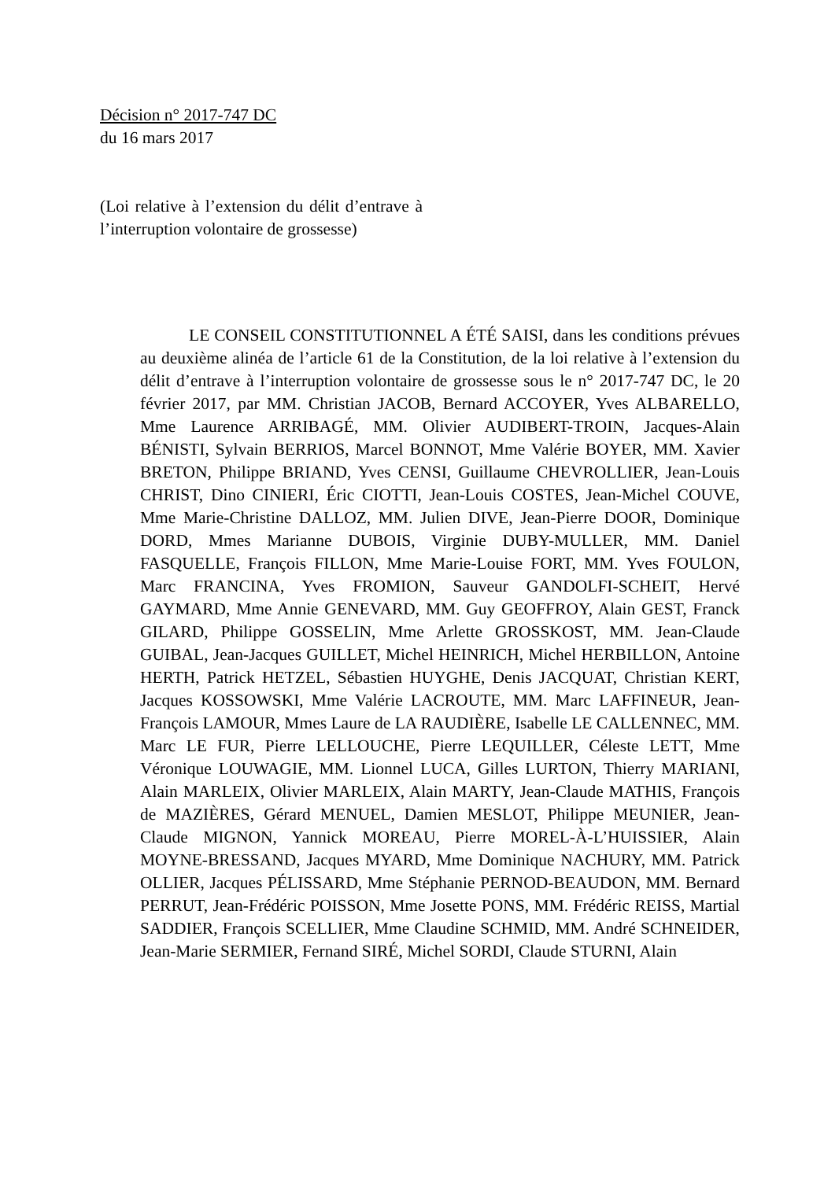Décision n° 2017-747 DC
du 16 mars 2017
(Loi relative à l’extension du délit d’entrave à l’interruption volontaire de grossesse)
LE CONSEIL CONSTITUTIONNEL A ÉTÉ SAISI, dans les conditions prévues au deuxième alinéa de l’article 61 de la Constitution, de la loi relative à l’extension du délit d’entrave à l’interruption volontaire de grossesse sous le n° 2017-747 DC, le 20 février 2017, par MM. Christian JACOB, Bernard ACCOYER, Yves ALBARELLO, Mme Laurence ARRIBAGÉ, MM. Olivier AUDIBERT-TROIN, Jacques-Alain BÉNISTI, Sylvain BERRIOS, Marcel BONNOT, Mme Valérie BOYER, MM. Xavier BRETON, Philippe BRIAND, Yves CENSI, Guillaume CHEVROLLIER, Jean-Louis CHRIST, Dino CINIERI, Éric CIOTTI, Jean-Louis COSTES, Jean-Michel COUVE, Mme Marie-Christine DALLOZ, MM. Julien DIVE, Jean-Pierre DOOR, Dominique DORD, Mmes Marianne DUBOIS, Virginie DUBY-MULLER, MM. Daniel FASQUELLE, François FILLON, Mme Marie-Louise FORT, MM. Yves FOULON, Marc FRANCINA, Yves FROMION, Sauveur GANDOLFI-SCHEIT, Hervé GAYMARD, Mme Annie GENEVARD, MM. Guy GEOFFROY, Alain GEST, Franck GILARD, Philippe GOSSELIN, Mme Arlette GROSSKOST, MM. Jean-Claude GUIBAL, Jean-Jacques GUILLET, Michel HEINRICH, Michel HERBILLON, Antoine HERTH, Patrick HETZEL, Sébastien HUYGHE, Denis JACQUAT, Christian KERT, Jacques KOSSOWSKI, Mme Valérie LACROUTE, MM. Marc LAFFINEUR, Jean-François LAMOUR, Mmes Laure de LA RAUDIÈRE, Isabelle LE CALLENNEC, MM. Marc LE FUR, Pierre LELLOUCHE, Pierre LEQUILLER, Céleste LETT, Mme Véronique LOUWAGIE, MM. Lionnel LUCA, Gilles LURTON, Thierry MARIANI, Alain MARLEIX, Olivier MARLEIX, Alain MARTY, Jean-Claude MATHIS, François de MAZIÈRES, Gérard MENUEL, Damien MESLOT, Philippe MEUNIER, Jean-Claude MIGNON, Yannick MOREAU, Pierre MOREL-À-L’HUISSIER, Alain MOYNE-BRESSAND, Jacques MYARD, Mme Dominique NACHURY, MM. Patrick OLLIER, Jacques PÉLISSARD, Mme Stéphanie PERNOD-BEAUDON, MM. Bernard PERRUT, Jean-Frédéric POISSON, Mme Josette PONS, MM. Frédéric REISS, Martial SADDIER, François SCELLIER, Mme Claudine SCHMID, MM. André SCHNEIDER, Jean-Marie SERMIER, Fernand SIRÉ, Michel SORDI, Claude STURNI, Alain